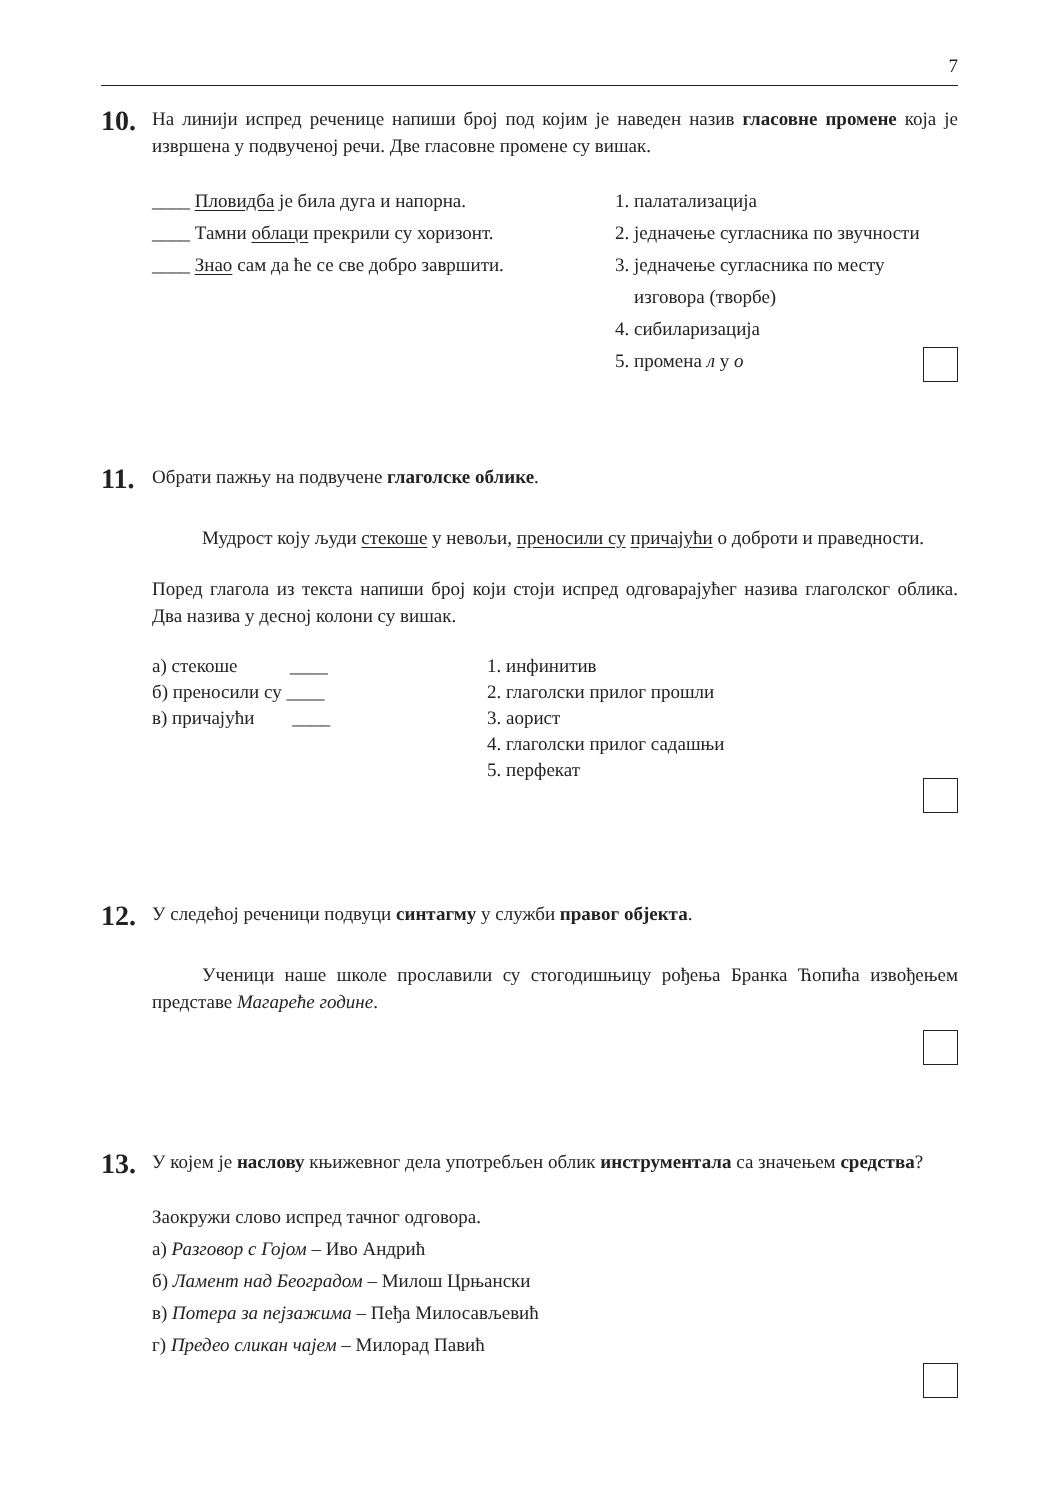7
10.
На линији испред реченице напиши број под којим је наведен назив гласовне промене која је извршена у подвученој речи. Две гласовне промене су вишак.
____ Пловидба је била дуга и напорна.
____ Тамни облаци прекрили су хоризонт.
____ Знао сам да ће се све добро завршити.
1. палатализација
2. једначење сугласника по звучности
3. једначење сугласника по месту
изговора (творбе)
4. сибиларизација
5. промена л у о
11.
Обрати пажњу на подвучене глаголске облике.
Мудрост коју људи стекоше у невољи, преносили су причајући о доброти и праведности.
Поред глагола из текста напиши број који стоји испред одговарајућег назива глаголског облика. Два назива у десној колони су вишак.
а) стекоше ____
б) преносили су ____
в) причајући ____
1. инфинитив
2. глаголски прилог прошли
3. аорист
4. глаголски прилог садашњи
5. перфекат
12.
У следећој реченици подвуци синтагму у служби правог објекта.
Ученици наше школе прославили су стогодишњицу рођења Бранка Ћопића извођењем представе Магареће године.
13.
У којем је наслову књижевног дела употребљен облик инструментала са значењем средства?
Заокружи слово испред тачног одговора.
а) Разговор с Гојом – Иво Андрић
б) Ламент над Београдом – Милош Црњански
в) Потера за пејзажима – Пеђа Милосављевић
г) Предео сликан чајем – Милорад Павић